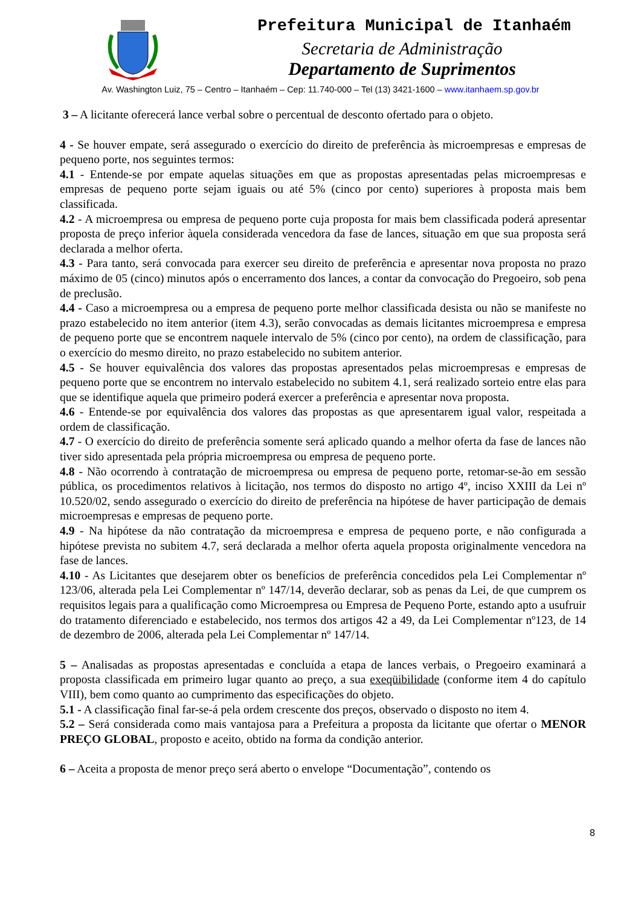Prefeitura Municipal de Itanhaém
Secretaria de Administração
Departamento de Suprimentos
Av. Washington Luiz, 75 – Centro – Itanhaém – Cep: 11.740-000 – Tel (13) 3421-1600 – www.itanhaem.sp.gov.br
3 – A licitante oferecerá lance verbal sobre o percentual de desconto ofertado para o objeto.
4 - Se houver empate, será assegurado o exercício do direito de preferência às microempresas e empresas de pequeno porte, nos seguintes termos:
4.1 - Entende-se por empate aquelas situações em que as propostas apresentadas pelas microempresas e empresas de pequeno porte sejam iguais ou até 5% (cinco por cento) superiores à proposta mais bem classificada.
4.2 - A microempresa ou empresa de pequeno porte cuja proposta for mais bem classificada poderá apresentar proposta de preço inferior àquela considerada vencedora da fase de lances, situação em que sua proposta será declarada a melhor oferta.
4.3 - Para tanto, será convocada para exercer seu direito de preferência e apresentar nova proposta no prazo máximo de 05 (cinco) minutos após o encerramento dos lances, a contar da convocação do Pregoeiro, sob pena de preclusão.
4.4 - Caso a microempresa ou a empresa de pequeno porte melhor classificada desista ou não se manifeste no prazo estabelecido no item anterior (item 4.3), serão convocadas as demais licitantes microempresa e empresa de pequeno porte que se encontrem naquele intervalo de 5% (cinco por cento), na ordem de classificação, para o exercício do mesmo direito, no prazo estabelecido no subitem anterior.
4.5 - Se houver equivalência dos valores das propostas apresentados pelas microempresas e empresas de pequeno porte que se encontrem no intervalo estabelecido no subitem 4.1, será realizado sorteio entre elas para que se identifique aquela que primeiro poderá exercer a preferência e apresentar nova proposta.
4.6 - Entende-se por equivalência dos valores das propostas as que apresentarem igual valor, respeitada a ordem de classificação.
4.7 - O exercício do direito de preferência somente será aplicado quando a melhor oferta da fase de lances não tiver sido apresentada pela própria microempresa ou empresa de pequeno porte.
4.8 - Não ocorrendo à contratação de microempresa ou empresa de pequeno porte, retomar-se-ão em sessão pública, os procedimentos relativos à licitação, nos termos do disposto no artigo 4º, inciso XXIII da Lei nº 10.520/02, sendo assegurado o exercício do direito de preferência na hipótese de haver participação de demais microempresas e empresas de pequeno porte.
4.9 - Na hipótese da não contratação da microempresa e empresa de pequeno porte, e não configurada a hipótese prevista no subitem 4.7, será declarada a melhor oferta aquela proposta originalmente vencedora na fase de lances.
4.10 - As Licitantes que desejarem obter os benefícios de preferência concedidos pela Lei Complementar nº 123/06, alterada pela Lei Complementar nº 147/14, deverão declarar, sob as penas da Lei, de que cumprem os requisitos legais para a qualificação como Microempresa ou Empresa de Pequeno Porte, estando apto a usufruir do tratamento diferenciado e estabelecido, nos termos dos artigos 42 a 49, da Lei Complementar nº123, de 14 de dezembro de 2006, alterada pela Lei Complementar nº 147/14.
5 – Analisadas as propostas apresentadas e concluída a etapa de lances verbais, o Pregoeiro examinará a proposta classificada em primeiro lugar quanto ao preço, a sua exeqüibilidade (conforme item 4 do capítulo VIII), bem como quanto ao cumprimento das especificações do objeto.
5.1 - A classificação final far-se-á pela ordem crescente dos preços, observado o disposto no item 4.
5.2 – Será considerada como mais vantajosa para a Prefeitura a proposta da licitante que ofertar o MENOR PREÇO GLOBAL, proposto e aceito, obtido na forma da condição anterior.
6 – Aceita a proposta de menor preço será aberto o envelope “Documentação”, contendo os
8